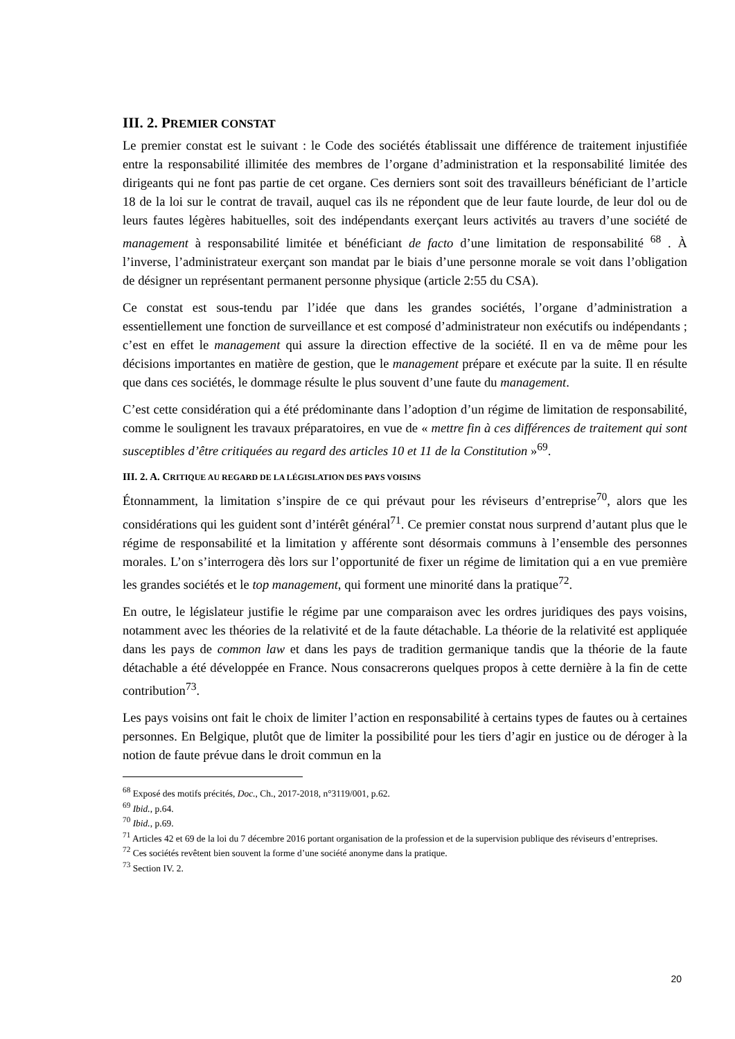III. 2. PREMIER CONSTAT
Le premier constat est le suivant : le Code des sociétés établissait une différence de traitement injustifiée entre la responsabilité illimitée des membres de l’organe d’administration et la responsabilité limitée des dirigeants qui ne font pas partie de cet organe. Ces derniers sont soit des travailleurs bénéficiant de l’article 18 de la loi sur le contrat de travail, auquel cas ils ne répondent que de leur faute lourde, de leur dol ou de leurs fautes légères habituelles, soit des indépendants exerçant leurs activités au travers d’une société de management à responsabilité limitée et bénéficiant de facto d’une limitation de responsabilité <sup>68</sup> . À l’inverse, l’administrateur exerçant son mandat par le biais d’une personne morale se voit dans l’obligation de désigner un représentant permanent personne physique (article 2:55 du CSA).
Ce constat est sous-tendu par l’idée que dans les grandes sociétés, l’organe d’administration a essentiellement une fonction de surveillance et est composé d’administrateur non exécutifs ou indépendants ; c’est en effet le management qui assure la direction effective de la société. Il en va de même pour les décisions importantes en matière de gestion, que le management prépare et exécute par la suite. Il en résulte que dans ces sociétés, le dommage résulte le plus souvent d’une faute du management.
C’est cette considération qui a été prédominante dans l’adoption d’un régime de limitation de responsabilité, comme le soulignent les travaux préparatoires, en vue de « mettre fin à ces différences de traitement qui sont susceptibles d’être critiquées au regard des articles 10 et 11 de la Constitution »<sup>69</sup>.
III. 2. A. CRITIQUE AU REGARD DE LA LÉGISLATION DES PAYS VOISINS
Étonnamment, la limitation s’inspire de ce qui prévaut pour les réviseurs d’entreprise<sup>70</sup>, alors que les considérations qui les guident sont d’intérêt général<sup>71</sup>. Ce premier constat nous surprend d’autant plus que le régime de responsabilité et la limitation y afférente sont désormais communs à l’ensemble des personnes morales. L’on s’interrogera dès lors sur l’opportunité de fixer un régime de limitation qui a en vue première les grandes sociétés et le top management, qui forment une minorité dans la pratique<sup>72</sup>.
En outre, le législateur justifie le régime par une comparaison avec les ordres juridiques des pays voisins, notamment avec les théories de la relativité et de la faute détachable. La théorie de la relativité est appliquée dans les pays de common law et dans les pays de tradition germanique tandis que la théorie de la faute détachable a été développée en France. Nous consacrerons quelques propos à cette dernière à la fin de cette contribution<sup>73</sup>.
Les pays voisins ont fait le choix de limiter l’action en responsabilité à certains types de fautes ou à certaines personnes. En Belgique, plutôt que de limiter la possibilité pour les tiers d’agir en justice ou de déroger à la notion de faute prévue dans le droit commun en la
<sup>68</sup> Exposé des motifs précités, Doc., Ch., 2017-2018, n°3119/001, p.62.
<sup>69</sup> Ibid., p.64.
<sup>70</sup> Ibid., p.69.
<sup>71</sup> Articles 42 et 69 de la loi du 7 décembre 2016 portant organisation de la profession et de la supervision publique des réviseurs d’entreprises.
<sup>72</sup> Ces sociétés revêtent bien souvent la forme d’une société anonyme dans la pratique.
<sup>73</sup> Section IV. 2.
20